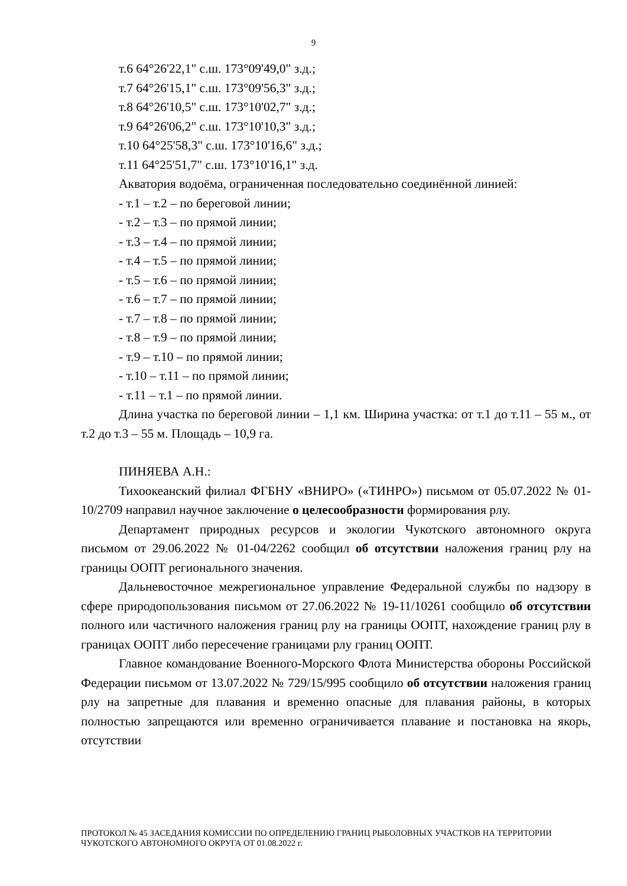9
т.6 64°26'22,1" с.ш. 173°09'49,0" з.д.;
т.7 64°26'15,1" с.ш. 173°09'56,3" з.д.;
т.8 64°26'10,5" с.ш. 173°10'02,7" з.д.;
т.9 64°26'06,2" с.ш. 173°10'10,3" з.д.;
т.10 64°25'58,3" с.ш. 173°10'16,6" з.д.;
т.11 64°25'51,7" с.ш. 173°10'16,1" з.д.
Акватория водоёма, ограниченная последовательно соединённой линией:
- т.1 – т.2 – по береговой линии;
- т.2 – т.3 – по прямой линии;
- т.3 – т.4 – по прямой линии;
- т.4 – т.5 – по прямой линии;
- т.5 – т.6 – по прямой линии;
- т.6 – т.7 – по прямой линии;
- т.7 – т.8 – по прямой линии;
- т.8 – т.9 – по прямой линии;
- т.9 – т.10 – по прямой линии;
- т.10 – т.11 – по прямой линии;
- т.11 – т.1 – по прямой линии.
Длина участка по береговой линии – 1,1 км. Ширина участка: от т.1 до т.11 – 55 м., от т.2 до т.3 – 55 м. Площадь – 10,9 га.
ПИНЯЕВА А.Н.:
Тихоокеанский филиал ФГБНУ «ВНИРО» («ТИНРО») письмом от 05.07.2022 № 01-10/2709 направил научное заключение о целесообразности формирования рлу.
Департамент природных ресурсов и экологии Чукотского автономного округа письмом от 29.06.2022 № 01-04/2262 сообщил об отсутствии наложения границ рлу на границы ООПТ регионального значения.
Дальневосточное межрегиональное управление Федеральной службы по надзору в сфере природопользования письмом от 27.06.2022 № 19-11/10261 сообщило об отсутствии полного или частичного наложения границ рлу на границы ООПТ, нахождение границ рлу в границах ООПТ либо пересечение границами рлу границ ООПТ.
Главное командование Военного-Морского Флота Министерства обороны Российской Федерации письмом от 13.07.2022 № 729/15/995 сообщило об отсутствии наложения границ рлу на запретные для плавания и временно опасные для плавания районы, в которых полностью запрещаются или временно ограничивается плавание и постановка на якорь, отсутствии
ПРОТОКОЛ № 45 ЗАСЕДАНИЯ КОМИССИИ ПО ОПРЕДЕЛЕНИЮ ГРАНИЦ РЫБОЛОВНЫХ УЧАСТКОВ НА ТЕРРИТОРИИ ЧУКОТСКОГО АВТОНОМНОГО ОКРУГА ОТ 01.08.2022 г.